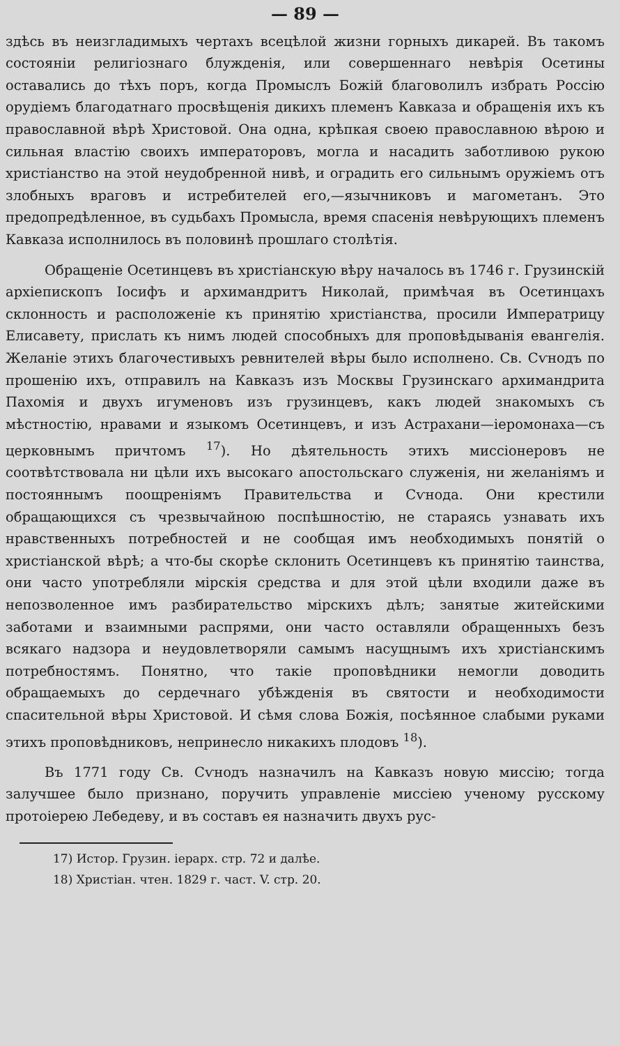— 89 —
здѣсь въ неизгладимыхъ чертахъ всецѣлой жизни горныхъ дикарей. Въ такомъ состояніи религіознаго блужденія, или совершеннаго невѣрія Осетины оставались до тѣхъ поръ, когда Промыслъ Божій благоволилъ избрать Россію орудіемъ благодатнаго просвѣщенія дикихъ племенъ Кавказа и обращенія ихъ къ православной вѣрѣ Христовой. Она одна, крѣпкая своею православною вѣрою и сильная властію своихъ императоровъ, могла и насадить заботливою рукою христіанство на этой неудобренной нивѣ, и оградить его сильнымъ оружіемъ отъ злобныхъ враговъ и истребителей его,—язычниковъ и магометанъ. Это предопредѣленное, въ судьбахъ Промысла, время спасенія невѣрующихъ племенъ Кавказа исполнилось въ половинѣ прошлаго столѣтія.
Обращеніе Осетинцевъ въ христіанскую вѣру началось въ 1746 г. Грузинскій архіепископъ Іосифъ и архимандритъ Николай, примѣчая въ Осетинцахъ склонность и расположеніе къ принятію христіанства, просили Императрицу Елисавету, прислать къ нимъ людей способныхъ для проповѣдыванія евангелія. Желаніе этихъ благочестивыхъ ревнителей вѣры было исполнено. Св. Сѵнодъ по прошенію ихъ, отправилъ на Кавказъ изъ Москвы Грузинскаго архимандрита Пахомія и двухъ игуменовъ изъ грузинцевъ, какъ людей знакомыхъ съ мѣстностію, нравами и языкомъ Осетинцевъ, и изъ Астрахани—іеромонаха—съ церковнымъ причтомъ <sup>17</sup>). Но дѣятельность этихъ миссіонеровъ не соотвѣтствовала ни цѣли ихъ высокаго апостольскаго служенія, ни желаніямъ и постояннымъ поощреніямъ Правительства и Сѵнода. Они крестили обращающихся съ чрезвычайною поспѣшностію, не стараясь узнавать ихъ нравственныхъ потребностей и не сообщая имъ необходимыхъ понятій о христіанской вѣрѣ; а что-бы скорѣе склонить Осетинцевъ къ принятію таинства, они часто употребляли мірскія средства и для этой цѣли входили даже въ непозволенное имъ разбирательство мірскихъ дѣлъ; занятые житейскими заботами и взаимными распрями, они часто оставляли обращенныхъ безъ всякаго надзора и неудовлетворяли самымъ насущнымъ ихъ христіанскимъ потребностямъ. Понятно, что такіе проповѣдники немогли доводить обращаемыхъ до сердечнаго убѣжденія въ святости и необходимости спасительной вѣры Христовой. И сѣмя слова Божія, посѣянное слабыми руками этихъ проповѣдниковъ, непринесло никакихъ плодовъ <sup>18</sup>).
Въ 1771 году Св. Сѵнодъ назначилъ на Кавказъ новую миссію; тогда залучшее было признано, поручить управленіе миссіею ученому русскому протоіерею Лебедеву, и въ составъ ея назначить двухъ рус-
17) Истор. Грузин. іерарх. стр. 72 и далѣе.
18) Христіан. чтен. 1829 г. част. V. стр. 20.